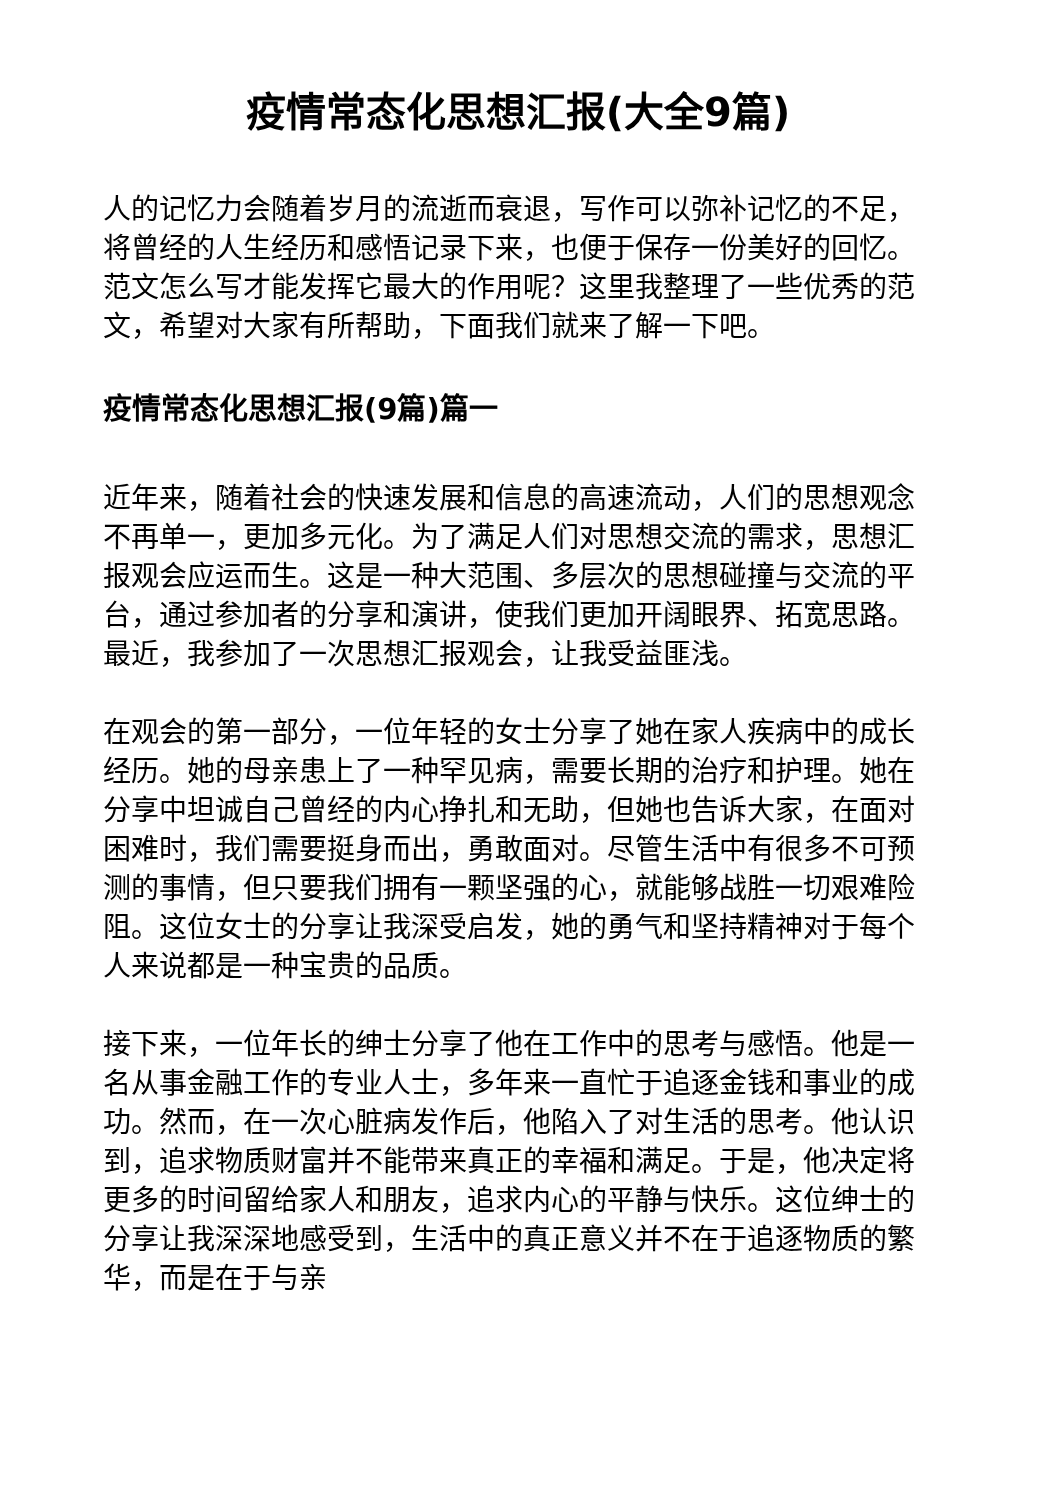疫情常态化思想汇报(大全9篇)
人的记忆力会随着岁月的流逝而衰退，写作可以弥补记忆的不足，将曾经的人生经历和感悟记录下来，也便于保存一份美好的回忆。范文怎么写才能发挥它最大的作用呢？这里我整理了一些优秀的范文，希望对大家有所帮助，下面我们就来了解一下吧。
疫情常态化思想汇报(9篇)篇一
近年来，随着社会的快速发展和信息的高速流动，人们的思想观念不再单一，更加多元化。为了满足人们对思想交流的需求，思想汇报观会应运而生。这是一种大范围、多层次的思想碰撞与交流的平台，通过参加者的分享和演讲，使我们更加开阔眼界、拓宽思路。最近，我参加了一次思想汇报观会，让我受益匪浅。
在观会的第一部分，一位年轻的女士分享了她在家人疾病中的成长经历。她的母亲患上了一种罕见病，需要长期的治疗和护理。她在分享中坦诚自己曾经的内心挣扎和无助，但她也告诉大家，在面对困难时，我们需要挺身而出，勇敢面对。尽管生活中有很多不可预测的事情，但只要我们拥有一颗坚强的心，就能够战胜一切艰难险阻。这位女士的分享让我深受启发，她的勇气和坚持精神对于每个人来说都是一种宝贵的品质。
接下来，一位年长的绅士分享了他在工作中的思考与感悟。他是一名从事金融工作的专业人士，多年来一直忙于追逐金钱和事业的成功。然而，在一次心脏病发作后，他陷入了对生活的思考。他认识到，追求物质财富并不能带来真正的幸福和满足。于是，他决定将更多的时间留给家人和朋友，追求内心的平静与快乐。这位绅士的分享让我深深地感受到，生活中的真正意义并不在于追逐物质的繁华，而是在于与亲